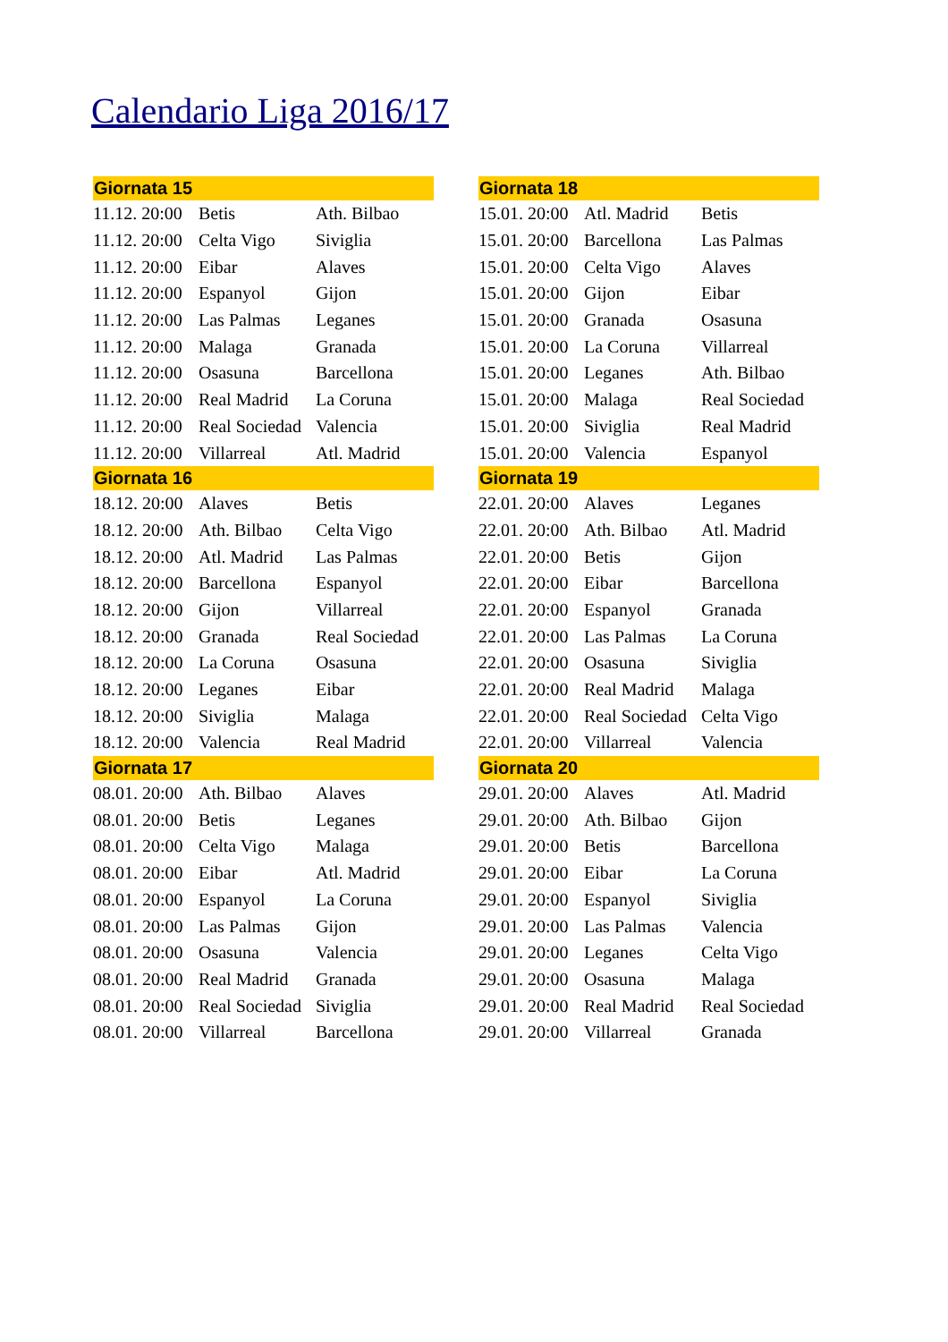Calendario Liga 2016/17
| Giornata 15 | | |
| --- | --- | --- |
| 11.12. 20:00 | Betis | Ath. Bilbao |
| 11.12. 20:00 | Celta Vigo | Siviglia |
| 11.12. 20:00 | Eibar | Alaves |
| 11.12. 20:00 | Espanyol | Gijon |
| 11.12. 20:00 | Las Palmas | Leganes |
| 11.12. 20:00 | Malaga | Granada |
| 11.12. 20:00 | Osasuna | Barcellona |
| 11.12. 20:00 | Real Madrid | La Coruna |
| 11.12. 20:00 | Real Sociedad | Valencia |
| 11.12. 20:00 | Villarreal | Atl. Madrid |
| Giornata 16 | | |
| 18.12. 20:00 | Alaves | Betis |
| 18.12. 20:00 | Ath. Bilbao | Celta Vigo |
| 18.12. 20:00 | Atl. Madrid | Las Palmas |
| 18.12. 20:00 | Barcellona | Espanyol |
| 18.12. 20:00 | Gijon | Villarreal |
| 18.12. 20:00 | Granada | Real Sociedad |
| 18.12. 20:00 | La Coruna | Osasuna |
| 18.12. 20:00 | Leganes | Eibar |
| 18.12. 20:00 | Siviglia | Malaga |
| 18.12. 20:00 | Valencia | Real Madrid |
| Giornata 17 | | |
| 08.01. 20:00 | Ath. Bilbao | Alaves |
| 08.01. 20:00 | Betis | Leganes |
| 08.01. 20:00 | Celta Vigo | Malaga |
| 08.01. 20:00 | Eibar | Atl. Madrid |
| 08.01. 20:00 | Espanyol | La Coruna |
| 08.01. 20:00 | Las Palmas | Gijon |
| 08.01. 20:00 | Osasuna | Valencia |
| 08.01. 20:00 | Real Madrid | Granada |
| 08.01. 20:00 | Real Sociedad | Siviglia |
| 08.01. 20:00 | Villarreal | Barcellona |
| Giornata 18 | | |
| --- | --- | --- |
| 15.01. 20:00 | Atl. Madrid | Betis |
| 15.01. 20:00 | Barcellona | Las Palmas |
| 15.01. 20:00 | Celta Vigo | Alaves |
| 15.01. 20:00 | Gijon | Eibar |
| 15.01. 20:00 | Granada | Osasuna |
| 15.01. 20:00 | La Coruna | Villarreal |
| 15.01. 20:00 | Leganes | Ath. Bilbao |
| 15.01. 20:00 | Malaga | Real Sociedad |
| 15.01. 20:00 | Siviglia | Real Madrid |
| 15.01. 20:00 | Valencia | Espanyol |
| Giornata 19 | | |
| 22.01. 20:00 | Alaves | Leganes |
| 22.01. 20:00 | Ath. Bilbao | Atl. Madrid |
| 22.01. 20:00 | Betis | Gijon |
| 22.01. 20:00 | Eibar | Barcellona |
| 22.01. 20:00 | Espanyol | Granada |
| 22.01. 20:00 | Las Palmas | La Coruna |
| 22.01. 20:00 | Osasuna | Siviglia |
| 22.01. 20:00 | Real Madrid | Malaga |
| 22.01. 20:00 | Real Sociedad | Celta Vigo |
| 22.01. 20:00 | Villarreal | Valencia |
| Giornata 20 | | |
| 29.01. 20:00 | Alaves | Atl. Madrid |
| 29.01. 20:00 | Ath. Bilbao | Gijon |
| 29.01. 20:00 | Betis | Barcellona |
| 29.01. 20:00 | Eibar | La Coruna |
| 29.01. 20:00 | Espanyol | Siviglia |
| 29.01. 20:00 | Las Palmas | Valencia |
| 29.01. 20:00 | Leganes | Celta Vigo |
| 29.01. 20:00 | Osasuna | Malaga |
| 29.01. 20:00 | Real Madrid | Real Sociedad |
| 29.01. 20:00 | Villarreal | Granada |